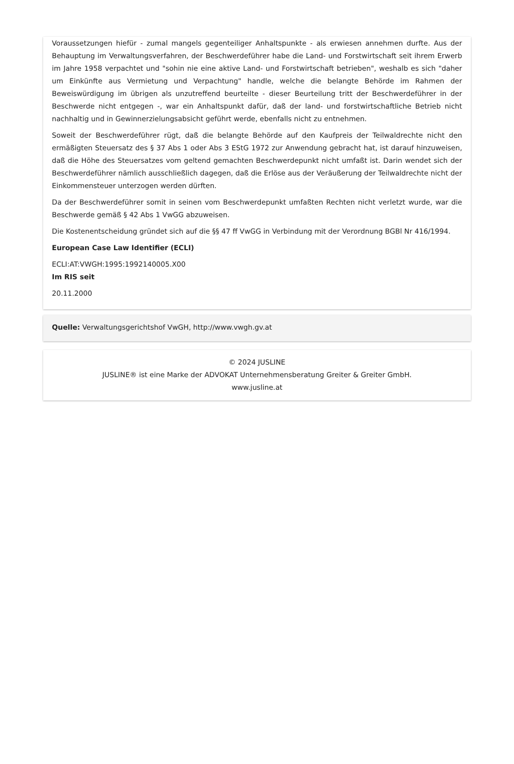Voraussetzungen hiefür - zumal mangels gegenteiliger Anhaltspunkte - als erwiesen annehmen durfte. Aus der Behauptung im Verwaltungsverfahren, der Beschwerdeführer habe die Land- und Forstwirtschaft seit ihrem Erwerb im Jahre 1958 verpachtet und "sohin nie eine aktive Land- und Forstwirtschaft betrieben", weshalb es sich "daher um Einkünfte aus Vermietung und Verpachtung" handle, welche die belangte Behörde im Rahmen der Beweiswürdigung im übrigen als unzutreffend beurteilte - dieser Beurteilung tritt der Beschwerdeführer in der Beschwerde nicht entgegen -, war ein Anhaltspunkt dafür, daß der land- und forstwirtschaftliche Betrieb nicht nachhaltig und in Gewinnerzielungsabsicht geführt werde, ebenfalls nicht zu entnehmen.
Soweit der Beschwerdeführer rügt, daß die belangte Behörde auf den Kaufpreis der Teilwaldrechte nicht den ermäßigten Steuersatz des § 37 Abs 1 oder Abs 3 EStG 1972 zur Anwendung gebracht hat, ist darauf hinzuweisen, daß die Höhe des Steuersatzes vom geltend gemachten Beschwerdepunkt nicht umfaßt ist. Darin wendet sich der Beschwerdeführer nämlich ausschließlich dagegen, daß die Erlöse aus der Veräußerung der Teilwaldrechte nicht der Einkommensteuer unterzogen werden dürften.
Da der Beschwerdeführer somit in seinen vom Beschwerdepunkt umfaßten Rechten nicht verletzt wurde, war die Beschwerde gemäß § 42 Abs 1 VwGG abzuweisen.
Die Kostenentscheidung gründet sich auf die §§ 47 ff VwGG in Verbindung mit der Verordnung BGBl Nr 416/1994.
European Case Law Identifier (ECLI)
ECLI:AT:VWGH:1995:1992140005.X00
Im RIS seit
20.11.2000
Quelle: Verwaltungsgerichtshof VwGH, http://www.vwgh.gv.at
© 2024 JUSLINE
JUSLINE® ist eine Marke der ADVOKAT Unternehmensberatung Greiter & Greiter GmbH.
www.jusline.at